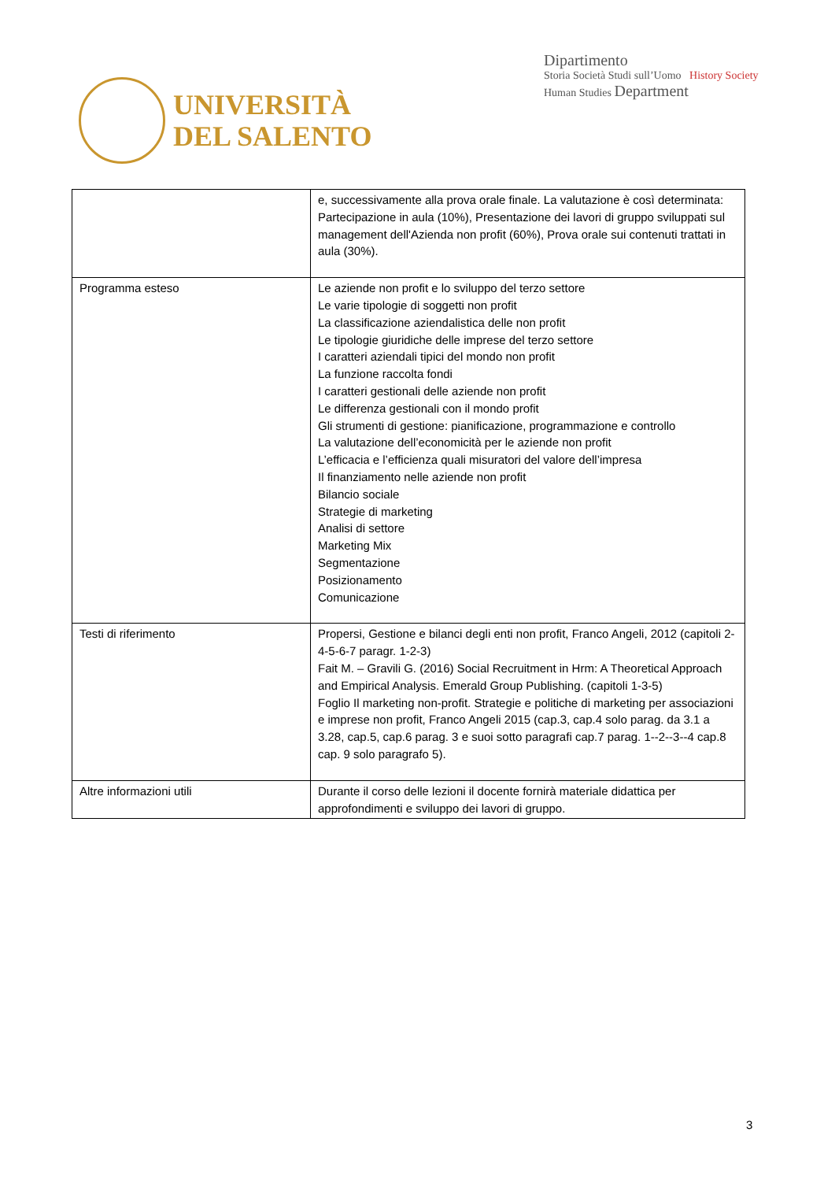UNIVERSITÀ
DEL SALENTO
Dipartimento
Storia Società Studi sull’Uomo History Society Human Studies Department
| | e, successivamente alla prova orale finale. La valutazione è così determinata: Partecipazione in aula (10%), Presentazione dei lavori di gruppo sviluppati sul management dell'Azienda non profit (60%), Prova orale sui contenuti trattati in aula (30%). |
| Programma esteso | Le aziende non profit e lo sviluppo del terzo settore Le varie tipologie di soggetti non profit La classificazione aziendalistica delle non profit Le tipologie giuridiche delle imprese del terzo settore I caratteri aziendali tipici del mondo non profit La funzione raccolta fondi I caratteri gestionali delle aziende non profit Le differenza gestionali con il mondo profit Gli strumenti di gestione: pianificazione, programmazione e controllo La valutazione dell’economicità per le aziende non profit L’efficacia e l’efficienza quali misuratori del valore dell’impresa Il finanziamento nelle aziende non profit Bilancio sociale Strategie di marketing Analisi di settore Marketing Mix Segmentazione Posizionamento Comunicazione |
| Testi di riferimento | Propersi, Gestione e bilanci degli enti non profit, Franco Angeli, 2012 (capitoli 2- 4-5-6-7 paragr. 1-2-3) Fait M. – Gravili G. (2016) Social Recruitment in Hrm: A Theoretical Approach and Empirical Analysis. Emerald Group Publishing. (capitoli 1-3-5) Foglio Il marketing non-profit. Strategie e politiche di marketing per associazioni e imprese non profit, Franco Angeli 2015 (cap.3, cap.4 solo parag. da 3.1 a 3.28, cap.5, cap.6 parag. 3 e suoi sotto paragrafi cap.7 parag. 1--2--3--4 cap.8 cap. 9 solo paragrafo 5). |
| Altre informazioni utili | Durante il corso delle lezioni il docente fornirà materiale didattica per approfondimenti e sviluppo dei lavori di gruppo. |
3